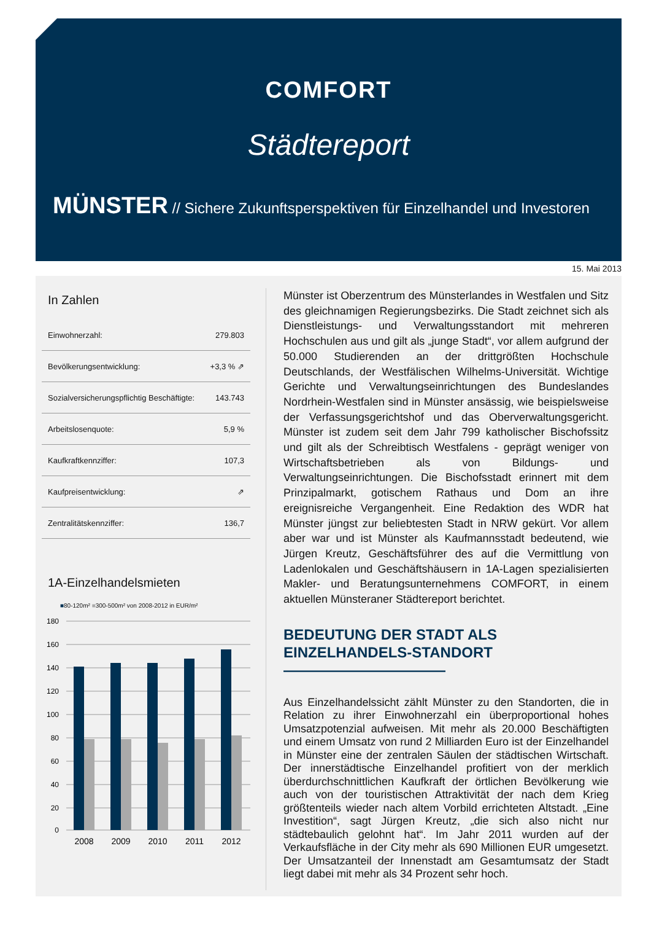COMFORT
Städtereport
MÜNSTER // Sichere Zukunftsperspektiven für Einzelhandel und Investoren
15. Mai 2013
In Zahlen
| Einwohnerzahl: | 279.803 |
| Bevölkerungsentwicklung: | +3,3 % ⇗ |
| Sozialversicherungspflichtig Beschäftigte: | 143.743 |
| Arbeitslosenquote: | 5,9 % |
| Kaufkraftkennziffer: | 107,3 |
| Kaufpreisentwicklung: | ⇗ |
| Zentralitätskennziffer: | 136,7 |
1A-Einzelhandelsmieten
■80-120m² ■300-500m² von 2008-2012 in EUR/m²
180
160
140
120
100
80
60
40
20
0
2008
2009
2010
2011
2012
Münster ist Oberzentrum des Münsterlandes in Westfalen und Sitz des gleichnamigen Regierungsbezirks. Die Stadt zeichnet sich als Dienstleistungs- und Verwaltungsstandort mit mehreren Hochschulen aus und gilt als „junge Stadt“, vor allem aufgrund der 50.000 Studierenden an der drittgrößten Hochschule Deutschlands, der Westfälischen Wilhelms-Universität. Wichtige Gerichte und Verwaltungseinrichtungen des Bundeslandes Nordrhein-Westfalen sind in Münster ansässig, wie beispielsweise der Verfassungsgerichtshof und das Oberverwaltungsgericht. Münster ist zudem seit dem Jahr 799 katholischer Bischofssitz und gilt als der Schreibtisch Westfalens - geprägt weniger von Wirtschaftsbetrieben als von Bildungs- und Verwaltungseinrichtungen. Die Bischofsstadt erinnert mit dem Prinzipalmarkt, gotischem Rathaus und Dom an ihre ereignisreiche Vergangenheit. Eine Redaktion des WDR hat Münster jüngst zur beliebtesten Stadt in NRW gekürt. Vor allem aber war und ist Münster als Kaufmannsstadt bedeutend, wie Jürgen Kreutz, Geschäftsführer des auf die Vermittlung von Ladenlokalen und Geschäftshäusern in 1A-Lagen spezialisierten Makler- und Beratungsunternehmens COMFORT, in einem aktuellen Münsteraner Städtereport berichtet.
BEDEUTUNG DER STADT ALS
EINZELHANDELS-STANDORT ———————————
Aus Einzelhandelssicht zählt Münster zu den Standorten, die in Relation zu ihrer Einwohnerzahl ein überproportional hohes Umsatzpotenzial aufweisen. Mit mehr als 20.000 Beschäftigten und einem Umsatz von rund 2 Milliarden Euro ist der Einzelhandel in Münster eine der zentralen Säulen der städtischen Wirtschaft. Der innerstädtische Einzelhandel profitiert von der merklich überdurchschnittlichen Kaufkraft der örtlichen Bevölkerung wie auch von der touristischen Attraktivität der nach dem Krieg größtenteils wieder nach altem Vorbild errichteten Altstadt. „Eine Investition“, sagt Jürgen Kreutz, „die sich also nicht nur städtebaulich gelohnt hat“. Im Jahr 2011 wurden auf der Verkaufsfläche in der City mehr als 690 Millionen EUR umgesetzt. Der Umsatzanteil der Innenstadt am Gesamtumsatz der Stadt liegt dabei mit mehr als 34 Prozent sehr hoch.